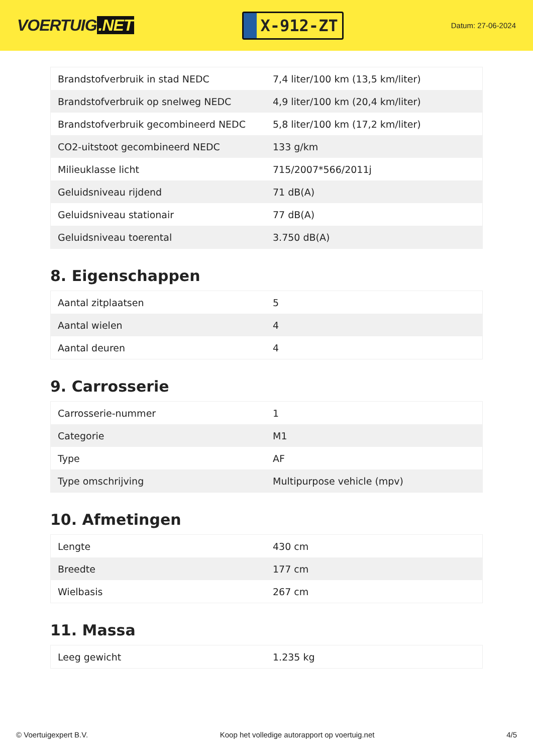VOERTUIG.NET
X-912-ZT
Datum: 27-06-2024
| Brandstofverbruik in stad NEDC | 7,4 liter/100 km (13,5 km/liter) |
| Brandstofverbruik op snelweg NEDC | 4,9 liter/100 km (20,4 km/liter) |
| Brandstofverbruik gecombineerd NEDC | 5,8 liter/100 km (17,2 km/liter) |
| CO2-uitstoot gecombineerd NEDC | 133 g/km |
| Milieuklasse licht | 715/2007*566/2011j |
| Geluidsniveau rijdend | 71 dB(A) |
| Geluidsniveau stationair | 77 dB(A) |
| Geluidsniveau toerental | 3.750 dB(A) |
8. Eigenschappen
| Aantal zitplaatsen | 5 |
| Aantal wielen | 4 |
| Aantal deuren | 4 |
9. Carrosserie
| Carrosserie-nummer | 1 |
| Categorie | M1 |
| Type | AF |
| Type omschrijving | Multipurpose vehicle (mpv) |
10. Afmetingen
| Lengte | 430 cm |
| Breedte | 177 cm |
| Wielbasis | 267 cm |
11. Massa
| Leeg gewicht | 1.235 kg |
© Voertuigexpert B.V. Koop het volledige autorapport op voertuig.net 4/5